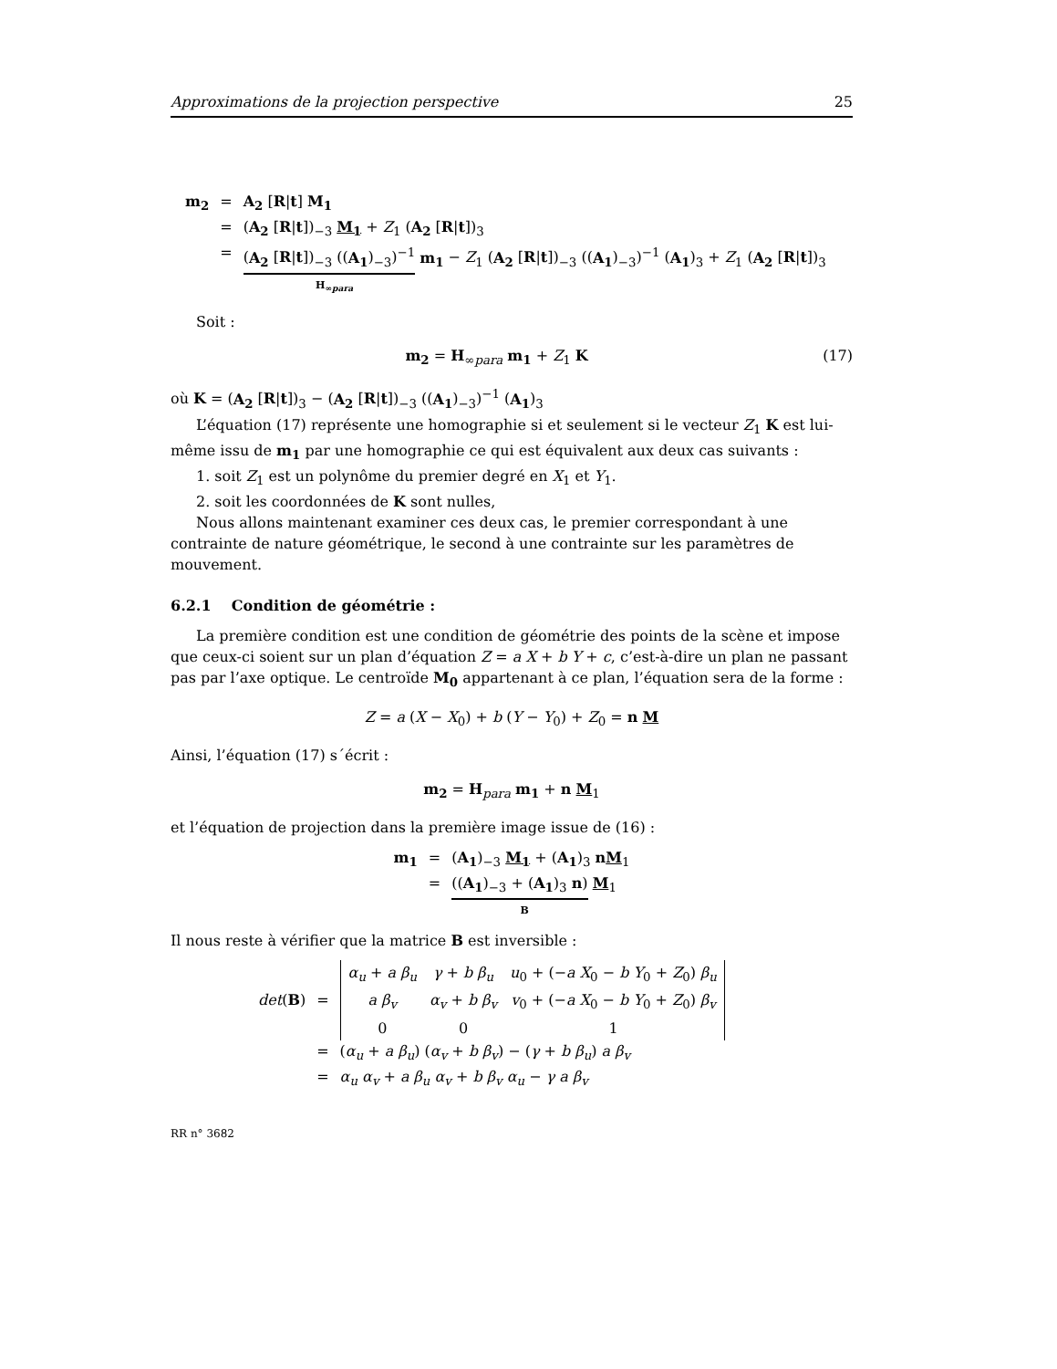Approximations de la projection perspective 25
| m<sub>2</sub> | = | A<sub>2</sub> [ R / t ] M<sub>1</sub> |
| | = | ( A<sub>2</sub> [ R / t ])<sub>−3</sub> M<sub>1</sub> + Z<sub>1</sub> ( A<sub>2</sub> [ R / t ])<sub>3</sub> |
| | = | ( A<sub>2</sub> [ R / t ])<sub>−3</sub> (( A<sub>1</sub> )<sub>−3</sub>)<sup>−1</sup> m<sub>1</sub> − Z<sub>1</sub> ( A<sub>2</sub> [ R / t ])<sub>−3</sub> (( A<sub>1</sub> )<sub>−3</sub>)<sup>−1</sup> ( A<sub>1</sub> )<sub>3</sub> + Z<sub>1</sub> ( A<sub>2</sub> [ R / t ])<sub>3</sub> H<sub>∞para</sub> |
Soit :
m<sub>2</sub> = H<sub>∞para</sub> m<sub>1</sub> + Z<sub>1</sub> K (17)
où K = (A<sub>2</sub> [R|t])<sub>3</sub> − (A<sub>2</sub> [R|t])<sub>−3</sub> ((A<sub>1</sub>)<sub>−3</sub>)<sup>−1</sup> (A<sub>1</sub>)<sub>3</sub>
L’équation (17) représente une homographie si et seulement si le vecteur Z<sub>1</sub> K est lui-même issu de m<sub>1</sub> par une homographie ce qui est équivalent aux deux cas suivants :
1. soit Z<sub>1</sub> est un polynôme du premier degré en X<sub>1</sub> et Y<sub>1</sub>.
2. soit les coordonnées de K sont nulles,
Nous allons maintenant examiner ces deux cas, le premier correspondant à une contrainte de nature géométrique, le second à une contrainte sur les paramètres de mouvement.
6.2.1 Condition de géométrie :
La première condition est une condition de géométrie des points de la scène et impose que ceux-ci soient sur un plan d’équation Z = a X + b Y + c, c’est-à-dire un plan ne passant pas par l’axe optique. Le centroïde M<sub>0</sub> appartenant à ce plan, l’équation sera de la forme :
Z = a (X − X<sub>0</sub>) + b (Y − Y<sub>0</sub>) + Z<sub>0</sub> = n M
Ainsi, l’équation (17) s´écrit :
m<sub>2</sub> = H<sub>para</sub> m<sub>1</sub> + n M<sub>1</sub>
et l’équation de projection dans la première image issue de (16) :
| m<sub>1</sub> | = | ( A<sub>1</sub> )<sub>−3</sub> M<sub>1</sub> + ( A<sub>1</sub> )<sub>3</sub> n M<sub>1</sub> |
| | = | (( A<sub>1</sub> )<sub>−3</sub> + ( A<sub>1</sub> )<sub>3</sub> n ) M<sub>1</sub> B |
Il nous reste à vérifier que la matrice B est inversible :
| det ( B ) | = | / α<sub>u</sub> + a β<sub>u</sub> / γ + b β<sub>u</sub> / u<sub>0</sub> + (− a X<sub>0</sub> − b Y<sub>0</sub> + Z<sub>0</sub>) β<sub>u</sub> / / a β<sub>v</sub> / α<sub>v</sub> + b β<sub>v</sub> / v<sub>0</sub> + (− a X<sub>0</sub> − b Y<sub>0</sub> + Z<sub>0</sub>) β<sub>v</sub> / / 0 / 0 / 1 / |
| | = | ( α<sub>u</sub> + a β<sub>u</sub> ) ( α<sub>v</sub> + b β<sub>v</sub> ) − ( γ + b β<sub>u</sub> ) a β<sub>v</sub> |
| | = | α<sub>u</sub> α<sub>v</sub> + a β<sub>u</sub> α<sub>v</sub> + b β<sub>v</sub> α<sub>u</sub> − γ a β<sub>v</sub> |
RR n° 3682